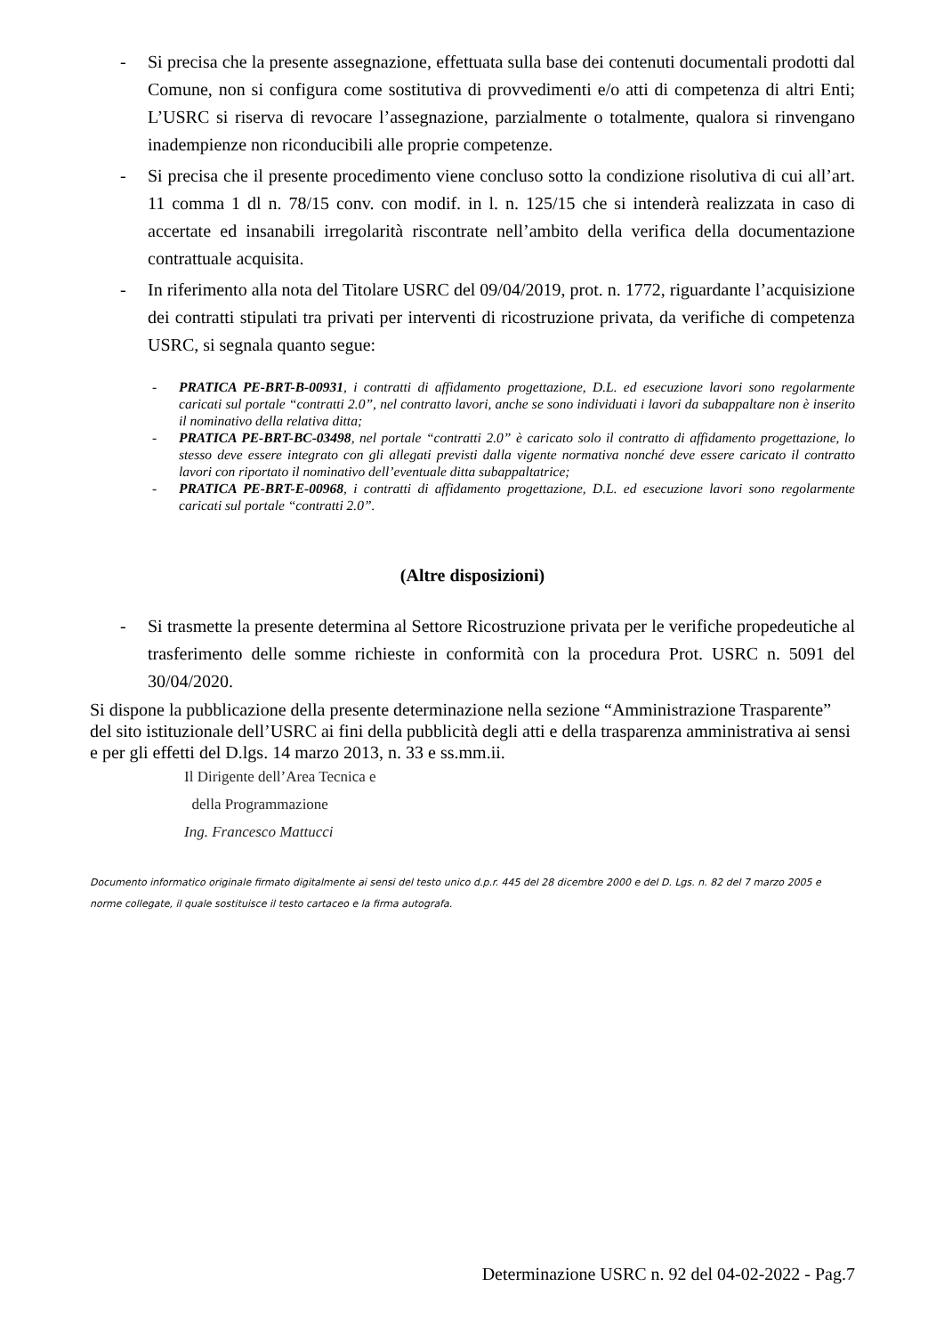- Si precisa che la presente assegnazione, effettuata sulla base dei contenuti documentali prodotti dal Comune, non si configura come sostitutiva di provvedimenti e/o atti di competenza di altri Enti; L’USRC si riserva di revocare l’assegnazione, parzialmente o totalmente, qualora si rinvengano inadempienze non riconducibili alle proprie competenze.
- Si precisa che il presente procedimento viene concluso sotto la condizione risolutiva di cui all’art. 11 comma 1 dl n. 78/15 conv. con modif. in l. n. 125/15 che si intenderà realizzata in caso di accertate ed insanabili irregolarità riscontrate nell’ambito della verifica della documentazione contrattuale acquisita.
- In riferimento alla nota del Titolare USRC del 09/04/2019, prot. n. 1772, riguardante l’acquisizione dei contratti stipulati tra privati per interventi di ricostruzione privata, da verifiche di competenza USRC, si segnala quanto segue:
- PRATICA PE-BRT-B-00931, i contratti di affidamento progettazione, D.L. ed esecuzione lavori sono regolarmente caricati sul portale “contratti 2.0”, nel contratto lavori, anche se sono individuati i lavori da subappaltare non è inserito il nominativo della relativa ditta;
- PRATICA PE-BRT-BC-03498, nel portale “contratti 2.0” è caricato solo il contratto di affidamento progettazione, lo stesso deve essere integrato con gli allegati previsti dalla vigente normativa nonché deve essere caricato il contratto lavori con riportato il nominativo dell’eventuale ditta subappaltatrice;
- PRATICA PE-BRT-E-00968, i contratti di affidamento progettazione, D.L. ed esecuzione lavori sono regolarmente caricati sul portale “contratti 2.0”.
(Altre disposizioni)
- Si trasmette la presente determina al Settore Ricostruzione privata per le verifiche propedeutiche al trasferimento delle somme richieste in conformità con la procedura Prot. USRC n. 5091 del 30/04/2020.
Si dispone la pubblicazione della presente determinazione nella sezione “Amministrazione Trasparente” del sito istituzionale dell’USRC ai fini della pubblicità degli atti e della trasparenza amministrativa ai sensi e per gli effetti del D.lgs. 14 marzo 2013, n. 33 e ss.mm.ii.
Il Dirigente dell’Area Tecnica e
della Programmazione
Ing. Francesco Mattucci
Documento informatico originale firmato digitalmente ai sensi del testo unico d.p.r. 445 del 28 dicembre 2000 e del D. Lgs. n. 82 del 7 marzo 2005 e norme collegate, il quale sostituisce il testo cartaceo e la firma autografa.
Determinazione USRC n. 92 del 04-02-2022 - Pag.7